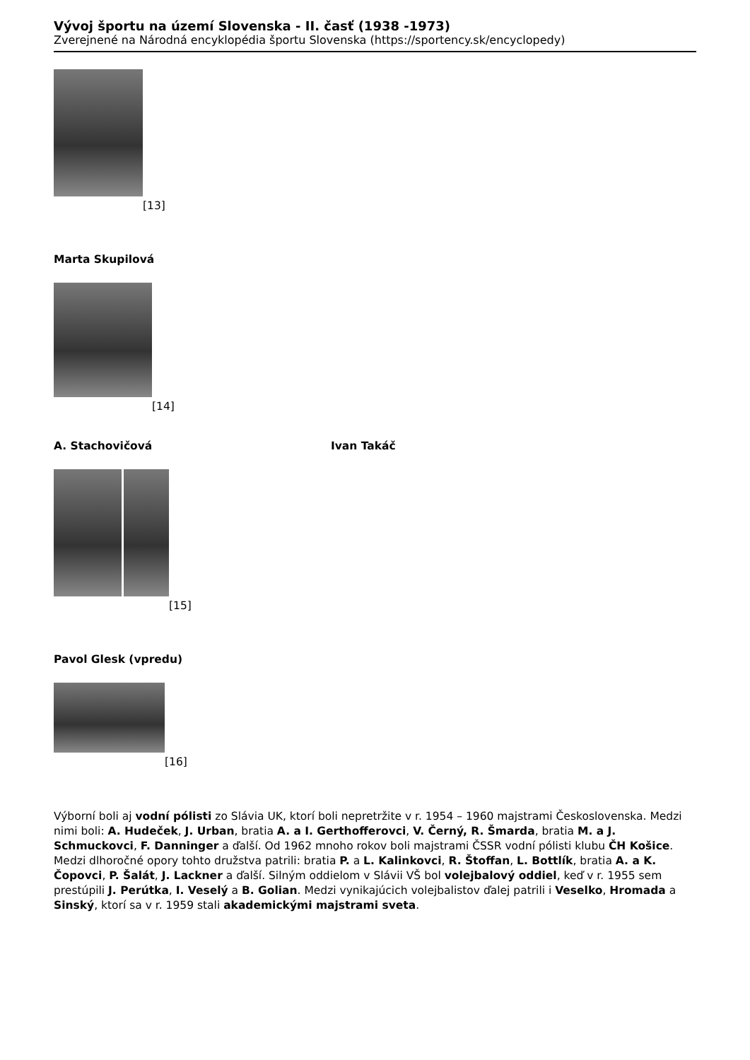Vývoj športu na území Slovenska - II. časť (1938 -1973)
Zverejnené na Národná encyklopédia športu Slovenska (https://sportency.sk/encyclopedy)
[13]
Marta Skupilová
[14]
A. Stachovičová Ivan Takáč
[15]
Pavol Glesk (vpredu)
[16]
Výborní boli aj vodní pólisti zo Slávia UK, ktorí boli nepretržite v r. 1954 – 1960 majstrami Československa. Medzi nimi boli: A. Hudeček, J. Urban, bratia A. a I. Gerthofferovci, V. Černý, R. Šmarda, bratia M. a J. Schmuckovci, F. Danninger a ďalší. Od 1962 mnoho rokov boli majstrami ČSSR vodní pólisti klubu ČH Košice. Medzi dlhoročné opory tohto družstva patrili: bratia P. a L. Kalinkovci, R. Štoffan, L. Bottlík, bratia A. a K. Čopovci, P. Šalát, J. Lackner a ďalší. Silným oddielom v Slávii VŠ bol volejbalový oddiel, keď v r. 1955 sem prestúpili J. Perútka, I. Veselý a B. Golian. Medzi vynikajúcich volejbalistov ďalej patrili i Veselko, Hromada a Sinský, ktorí sa v r. 1959 stali akademickými majstrami sveta.